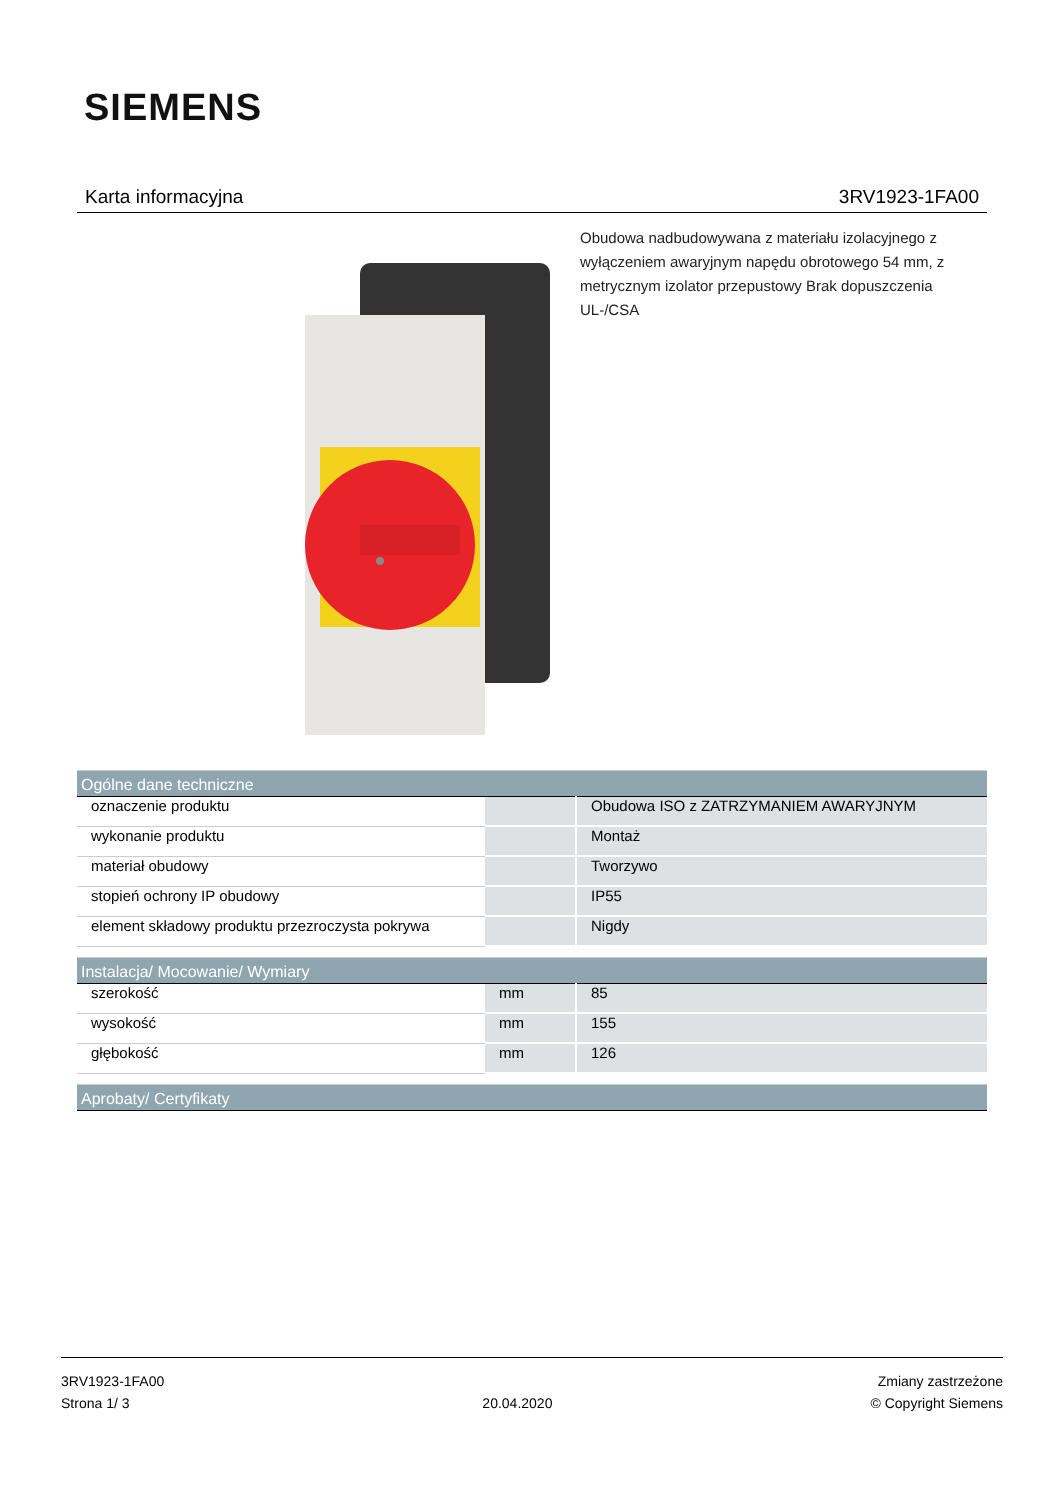SIEMENS
Karta informacyjna 3RV1923-1FA00
Obudowa nadbudowywana z materiału izolacyjnego z wyłączeniem awaryjnym napędu obrotowego 54 mm, z metrycznym izolator przepustowy Brak dopuszczenia UL-/CSA
| Ogólne dane techniczne | | |
| --- | --- | --- |
| oznaczenie produktu | | Obudowa ISO z ZATRZYMANIEM AWARYJNYM |
| wykonanie produktu | | Montaż |
| materiał obudowy | | Tworzywo |
| stopień ochrony IP obudowy | | IP55 |
| element składowy produktu przezroczysta pokrywa | | Nigdy |
| Instalacja/ Mocowanie/ Wymiary | | |
| --- | --- | --- |
| szerokość | mm | 85 |
| wysokość | mm | 155 |
| głębokość | mm | 126 |
| Aprobaty/ Certyfikaty |
| --- |
3RV1923-1FA00
Strona 1/ 3
20.04.2020
Zmiany zastrzeżone
© Copyright Siemens